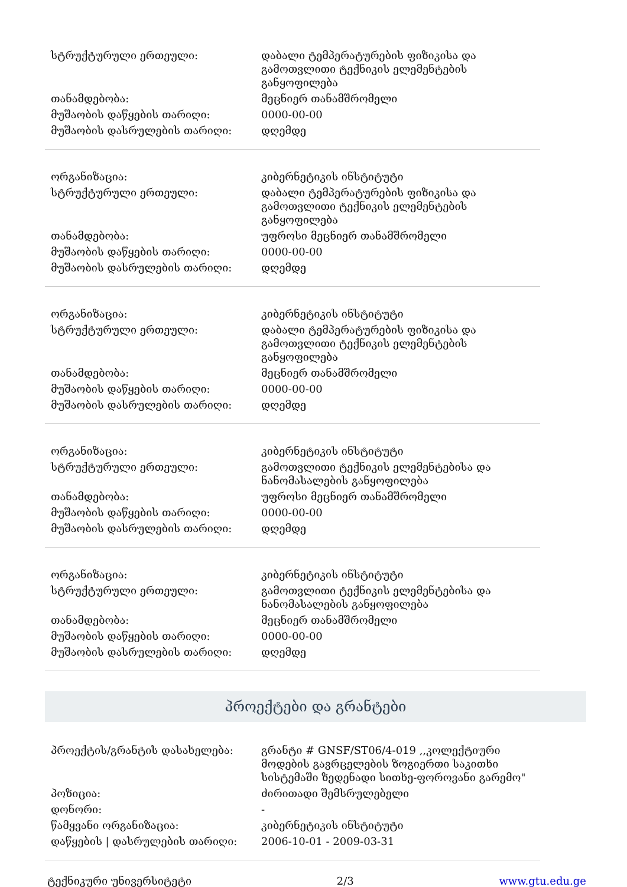| სტრუქტურული ერთეული: | დაბალი ტემპერატურების ფიზიკისა და გამოთვლითი ტექნიკის ელემენტების განყოფილება |
| თანამდებობა: | მეცნიერ თანამშრომელი |
| მუშაობის დაწყების თარიღი: | 0000-00-00 |
| მუშაობის დასრულების თარიღი: | დღემდე |
| ორგანიზაცია: | კიბერნეტიკის ინსტიტუტი |
| სტრუქტურული ერთეული: | დაბალი ტემპერატურების ფიზიკისა და გამოთვლითი ტექნიკის ელემენტების განყოფილება |
| თანამდებობა: | უფროსი მეცნიერ თანამშრომელი |
| მუშაობის დაწყების თარიღი: | 0000-00-00 |
| მუშაობის დასრულების თარიღი: | დღემდე |
| ორგანიზაცია: | კიბერნეტიკის ინსტიტუტი |
| სტრუქტურული ერთეული: | დაბალი ტემპერატურების ფიზიკისა და გამოთვლითი ტექნიკის ელემენტების განყოფილება |
| თანამდებობა: | მეცნიერ თანამშრომელი |
| მუშაობის დაწყების თარიღი: | 0000-00-00 |
| მუშაობის დასრულების თარიღი: | დღემდე |
| ორგანიზაცია: | კიბერნეტიკის ინსტიტუტი |
| სტრუქტურული ერთეული: | გამოთვლითი ტექნიკის ელემენტებისა და ნანომასალების განყოფილება |
| თანამდებობა: | უფროსი მეცნიერ თანამშრომელი |
| მუშაობის დაწყების თარიღი: | 0000-00-00 |
| მუშაობის დასრულების თარიღი: | დღემდე |
| ორგანიზაცია: | კიბერნეტიკის ინსტიტუტი |
| სტრუქტურული ერთეული: | გამოთვლითი ტექნიკის ელემენტებისა და ნანომასალების განყოფილება |
| თანამდებობა: | მეცნიერ თანამშრომელი |
| მუშაობის დაწყების თარიღი: | 0000-00-00 |
| მუშაობის დასრულების თარიღი: | დღემდე |
პროექტები და გრანტები
| პროექტის/გრანტის დასახელება: | გრანტი # GNSF/ST06/4-019 ,,კოლექტიური მოდების გავრცელების ზოგიერთი საკითხი სისტემაში ზედენადი სითხე-ფოროვანი გარემო" |
| პოზიცია: | ძირითადი შემსრულებელი |
| დონორი: | - |
| წამყვანი ორგანიზაცია: | კიბერნეტიკის ინსტიტუტი |
| დაწყების / დასრულების თარიღი: | 2006-10-01 - 2009-03-31 |
ტექნიკური უნივერსიტეტი 2/3 www.gtu.edu.ge